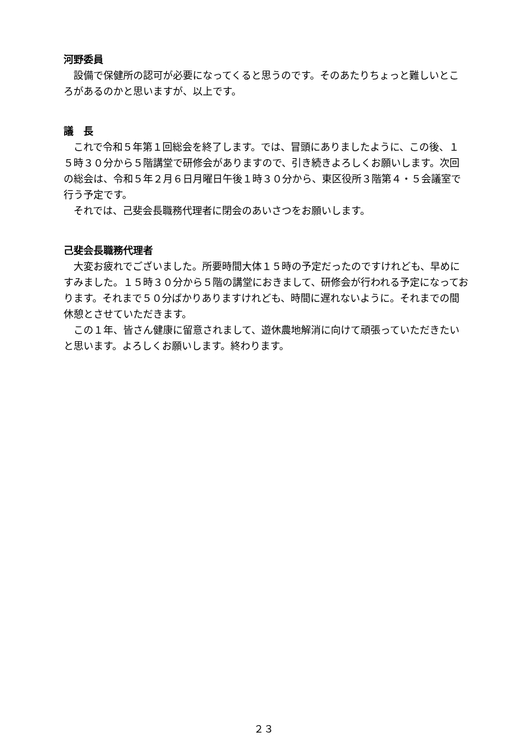河野委員
　設備で保健所の認可が必要になってくると思うのです。そのあたりちょっと難しいところがあるのかと思いますが、以上です。
議　長
　これで令和５年第１回総会を終了します。では、冒頭にありましたように、この後、１５時３０分から５階講堂で研修会がありますので、引き続きよろしくお願いします。次回の総会は、令和５年２月６日月曜日午後１時３０分から、東区役所３階第４・５会議室で行う予定です。
　それでは、己斐会長職務代理者に閉会のあいさつをお願いします。
己斐会長職務代理者
　大変お疲れでございました。所要時間大体１５時の予定だったのですけれども、早めにすみました。１５時３０分から５階の講堂におきまして、研修会が行われる予定になっております。それまで５０分ばかりありますけれども、時間に遅れないように。それまでの間休憩とさせていただきます。
　この１年、皆さん健康に留意されまして、遊休農地解消に向けて頑張っていただきたいと思います。よろしくお願いします。終わります。
２３